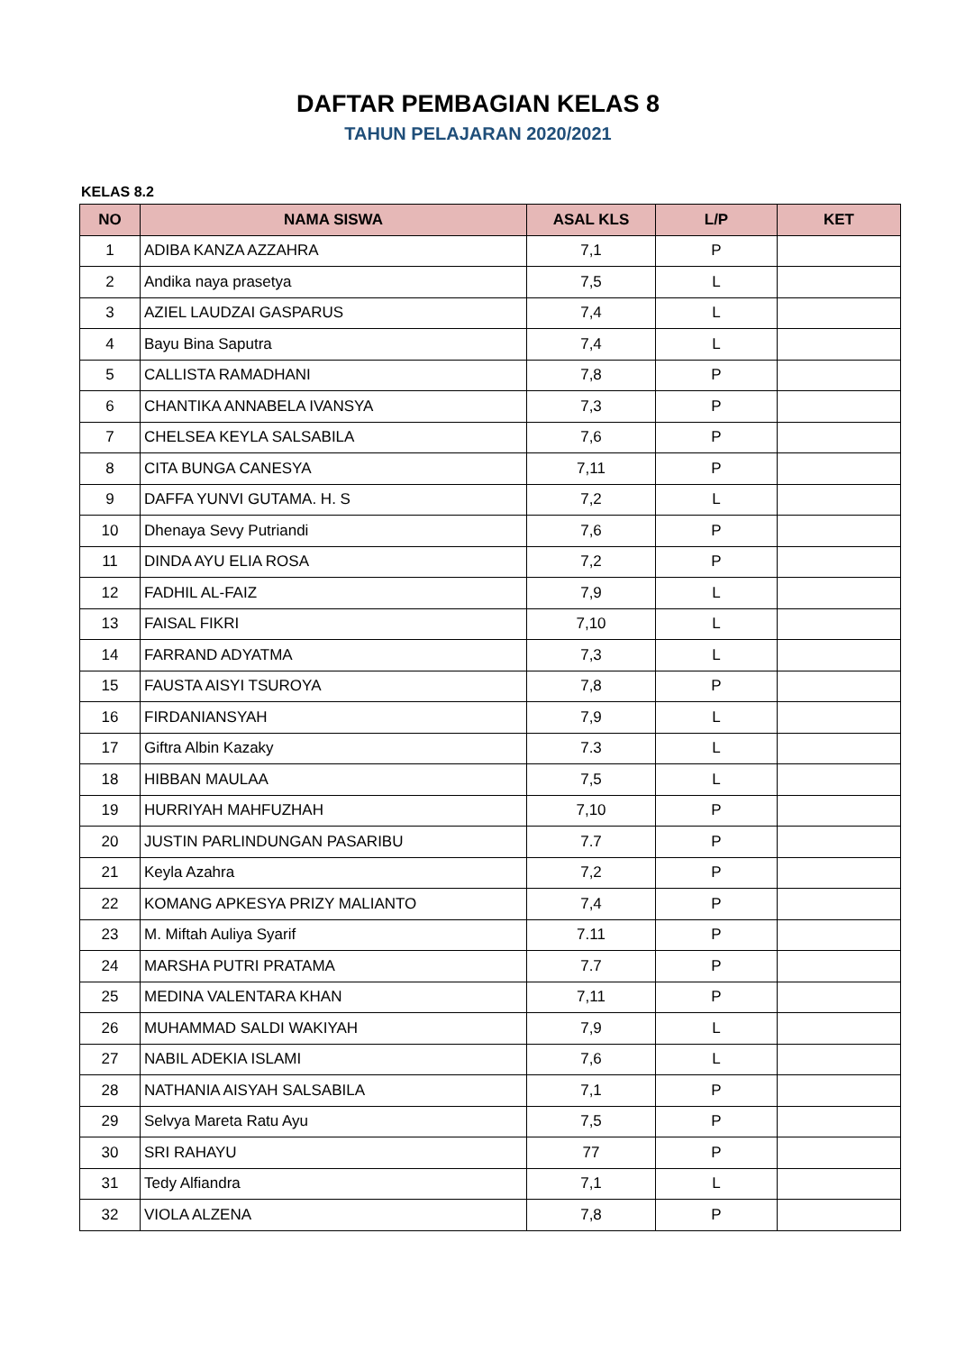DAFTAR PEMBAGIAN KELAS 8
TAHUN PELAJARAN 2020/2021
KELAS 8.2
| NO | NAMA SISWA | ASAL KLS | L/P | KET |
| --- | --- | --- | --- | --- |
| 1 | ADIBA KANZA AZZAHRA | 7,1 | P | |
| 2 | Andika naya prasetya | 7,5 | L | |
| 3 | AZIEL LAUDZAI GASPARUS | 7,4 | L | |
| 4 | Bayu Bina Saputra | 7,4 | L | |
| 5 | CALLISTA RAMADHANI | 7,8 | P | |
| 6 | CHANTIKA ANNABELA IVANSYA | 7,3 | P | |
| 7 | CHELSEA KEYLA SALSABILA | 7,6 | P | |
| 8 | CITA BUNGA CANESYA | 7,11 | P | |
| 9 | DAFFA YUNVI GUTAMA. H. S | 7,2 | L | |
| 10 | Dhenaya Sevy Putriandi | 7,6 | P | |
| 11 | DINDA AYU ELIA ROSA | 7,2 | P | |
| 12 | FADHIL AL-FAIZ | 7,9 | L | |
| 13 | FAISAL FIKRI | 7,10 | L | |
| 14 | FARRAND ADYATMA | 7,3 | L | |
| 15 | FAUSTA AISYI TSUROYA | 7,8 | P | |
| 16 | FIRDANIANSYAH | 7,9 | L | |
| 17 | Giftra Albin Kazaky | 7.3 | L | |
| 18 | HIBBAN MAULAA | 7,5 | L | |
| 19 | HURRIYAH MAHFUZHAH | 7,10 | P | |
| 20 | JUSTIN PARLINDUNGAN PASARIBU | 7.7 | P | |
| 21 | Keyla Azahra | 7,2 | P | |
| 22 | KOMANG APKESYA PRIZY MALIANTO | 7,4 | P | |
| 23 | M. Miftah Auliya Syarif | 7.11 | P | |
| 24 | MARSHA PUTRI PRATAMA | 7.7 | P | |
| 25 | MEDINA VALENTARA KHAN | 7,11 | P | |
| 26 | MUHAMMAD SALDI WAKIYAH | 7,9 | L | |
| 27 | NABIL ADEKIA ISLAMI | 7,6 | L | |
| 28 | NATHANIA AISYAH SALSABILA | 7,1 | P | |
| 29 | Selvya Mareta Ratu Ayu | 7,5 | P | |
| 30 | SRI RAHAYU | 77 | P | |
| 31 | Tedy Alfiandra | 7,1 | L | |
| 32 | VIOLA ALZENA | 7,8 | P | |